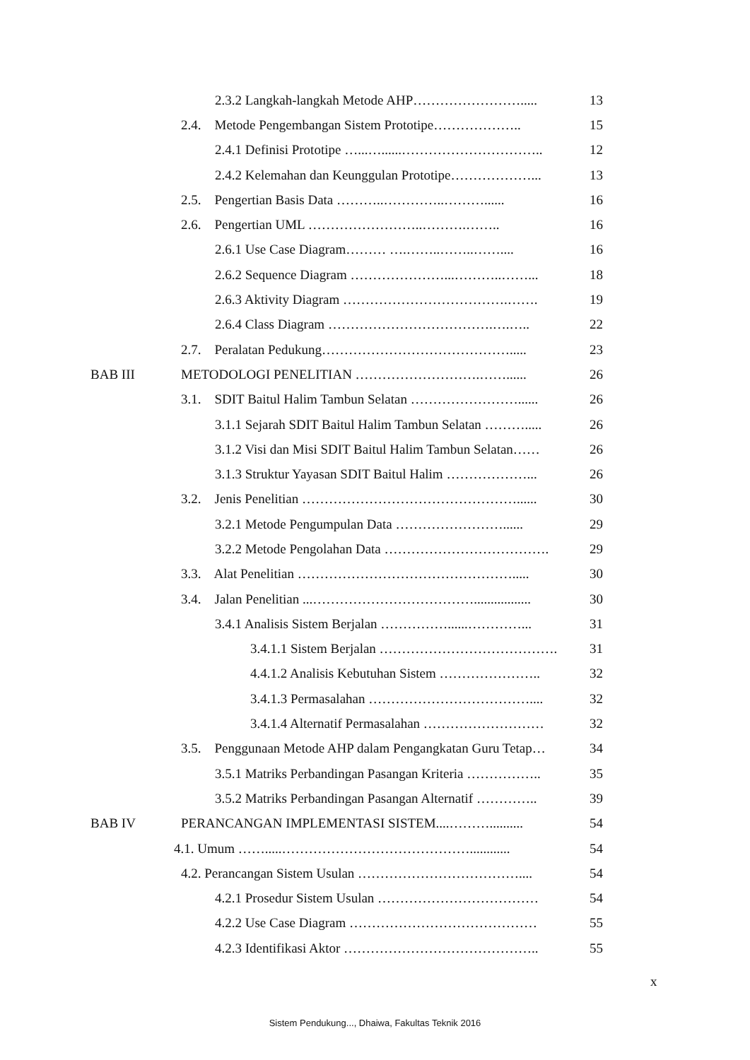2.3.2 Langkah-langkah Metode AHP……………………..... 13
2.4. Metode Pengembangan Sistem Prototipe……………….. 15
2.4.1 Definisi Prototipe …...…......………………………….. 12
2.4.2 Kelemahan dan Keunggulan Prototipe………………... 13
2.5. Pengertian Basis Data ………..…………..………...... 16
2.6. Pengertian UML ……………………..……….…….. 16
2.6.1 Use Case Diagram……… ….……..……..…….... 16
2.6.2 Sequence Diagram …………………...………..……... 18
2.6.3 Aktivity Diagram ……………………………….……. 19
2.6.4 Class Diagram ……………………………….….….. 22
2.7. Peralatan Pedukung……………………………………..... 23
BAB III METODOLOGI PENELITIAN ……………………….……...... 26
3.1. SDIT Baitul Halim Tambun Selatan ……………………...... 26
3.1.1 Sejarah SDIT Baitul Halim Tambun Selatan ………..... 26
3.1.2 Visi dan Misi SDIT Baitul Halim Tambun Selatan…… 26
3.1.3 Struktur Yayasan SDIT Baitul Halim ………………... 26
3.2. Jenis Penelitian …………………………………………...... 30
3.2.1 Metode Pengumpulan Data ……………………...... 29
3.2.2 Metode Pengolahan Data ………………………………. 29
3.3. Alat Penelitian …………………………………………..... 30
3.4. Jalan Penelitian ...………………………………................. 30
3.4.1 Analisis Sistem Berjalan ……………......…………... 31
3.4.1.1 Sistem Berjalan …………………………………. 31
4.4.1.2 Analisis Kebutuhan Sistem ………………….. 32
3.4.1.3 Permasalahan ……………………………….... 32
3.4.1.4 Alternatif Permasalahan ……………………… 32
3.5. Penggunaan Metode AHP dalam Pengangkatan Guru Tetap… 34
3.5.1 Matriks Perbandingan Pasangan Kriteria …………….. 35
3.5.2 Matriks Perbandingan Pasangan Alternatif ………….. 39
BAB IV PERANCANGAN IMPLEMENTASI SISTEM....……….......... 54
4.1. Umum …….....……………………………………............ 54
4.2. Perancangan Sistem Usulan ……………………………….... 54
4.2.1 Prosedur Sistem Usulan ……………………………… 54
4.2.2 Use Case Diagram …………………………………… 55
4.2.3 Identifikasi Aktor …………………………………….. 55
x
Sistem Pendukung..., Dhaiwa, Fakultas Teknik 2016